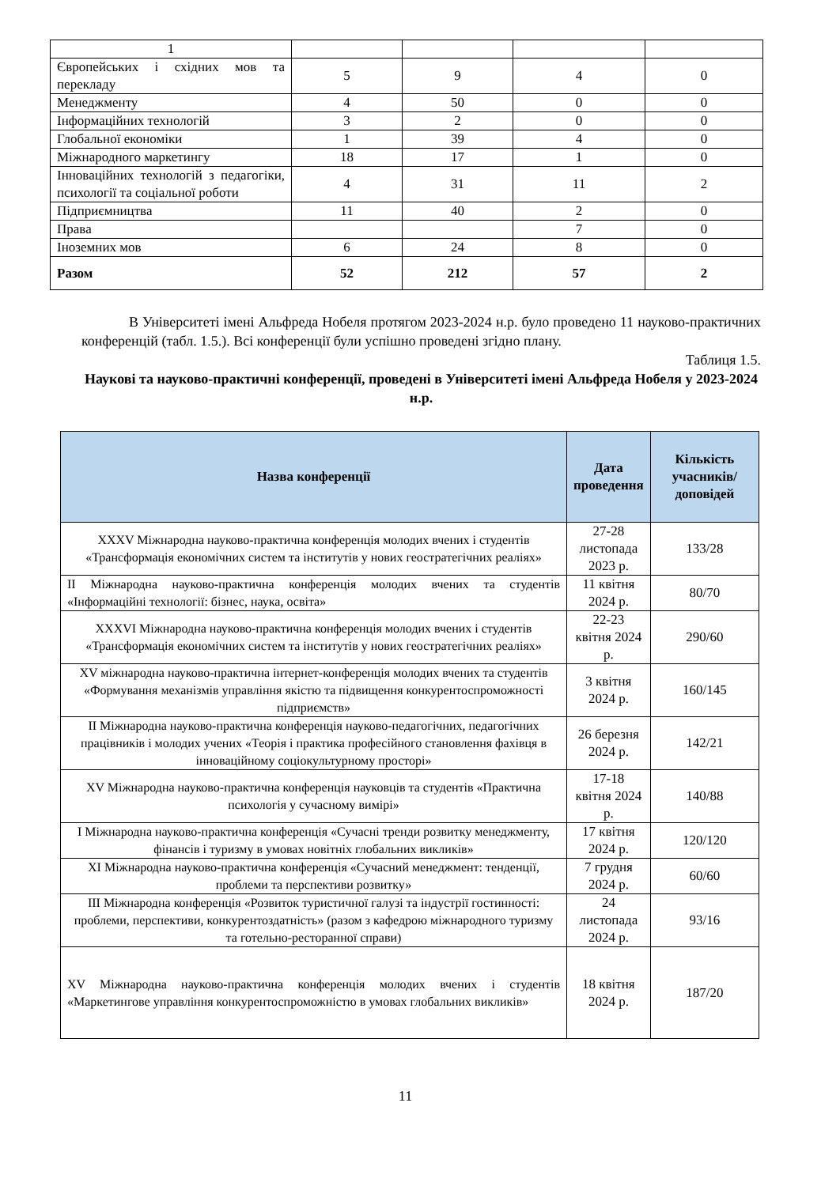| 1 | | | | |
| Європейських і східних мов та перекладу | 5 | 9 | 4 | 0 |
| Менеджменту | 4 | 50 | 0 | 0 |
| Інформаційних технологій | 3 | 2 | 0 | 0 |
| Глобальної економіки | 1 | 39 | 4 | 0 |
| Міжнародного маркетингу | 18 | 17 | 1 | 0 |
| Інноваційних технологій з педагогіки, психології та соціальної роботи | 4 | 31 | 11 | 2 |
| Підприємництва | 11 | 40 | 2 | 0 |
| Права | | | 7 | 0 |
| Іноземних мов | 6 | 24 | 8 | 0 |
| Разом | 52 | 212 | 57 | 2 |
В Університеті імені Альфреда Нобеля протягом 2023-2024 н.р. було проведено 11 науково-практичних конференцій (табл. 1.5.). Всі конференції були успішно проведені згідно плану.
Таблиця 1.5.
Наукові та науково-практичні конференції, проведені в Університеті імені Альфреда Нобеля у 2023-2024 н.р.
| Назва конференції | Дата проведення | Кількість учасників/доповідей |
| --- | --- | --- |
| XXXV Міжнародна науково-практична конференція молодих вчених і студентів «Трансформація економічних систем та інститутів у нових геостратегічних реаліях» | 27-28 листопада 2023 р. | 133/28 |
| ІІ Міжнародна науково-практична конференція молодих вчених та студентів «Інформаційні технології: бізнес, наука, освіта» | 11 квітня 2024 р. | 80/70 |
| XXXVI Міжнародна науково-практична конференція молодих вчених і студентів «Трансформація економічних систем та інститутів у нових геостратегічних реаліях» | 22-23 квітня 2024 р. | 290/60 |
| XV міжнародна науково-практична інтернет-конференція молодих вчених та студентів «Формування механізмів управління якістю та підвищення конкурентоспроможності підприємств» | 3 квітня 2024 р. | 160/145 |
| ІІ Міжнародна науково-практична конференція науково-педагогічних, педагогічних працівників і молодих учених «Теорія і практика професійного становлення фахівця в інноваційному соціокультурному просторі» | 26 березня 2024 р. | 142/21 |
| XV Міжнародна науково-практична конференція науковців та студентів «Практична психологія у сучасному вимірі» | 17-18 квітня 2024 р. | 140/88 |
| I Міжнародна науково-практична конференція «Сучасні тренди розвитку менеджменту, фінансів і туризму в умовах новітніх глобальних викликів» | 17 квітня 2024 р. | 120/120 |
| XI Міжнародна науково-практична конференція «Сучасний менеджмент: тенденції, проблеми та перспективи розвитку» | 7 грудня 2024 р. | 60/60 |
| ІІІ Міжнародна конференція «Розвиток туристичної галузі та індустрії гостинності: проблеми, перспективи, конкурентоздатність» (разом з кафедрою міжнародного туризму та готельно-ресторанної справи) | 24 листопада 2024 р. | 93/16 |
| XV Міжнародна науково-практична конференція молодих вчених і студентів «Маркетингове управління конкурентоспроможністю в умовах глобальних викликів» | 18 квітня 2024 р. | 187/20 |
11